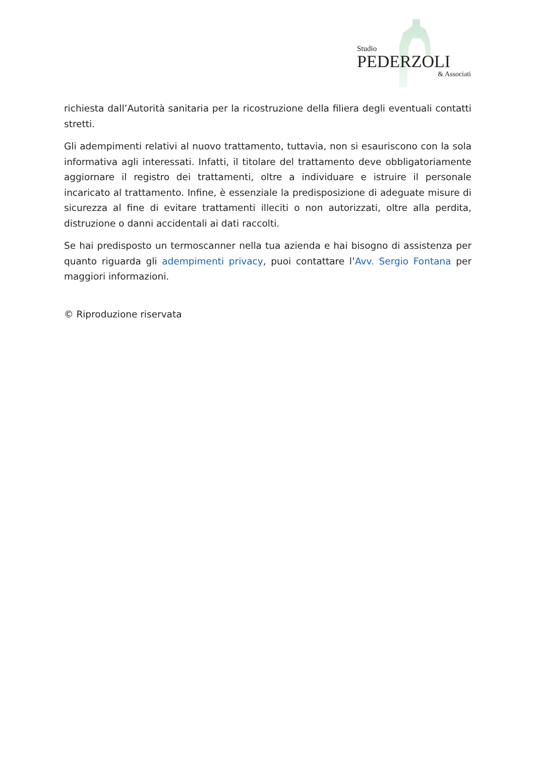Studio
PEDERZOLI
& Associati
richiesta dall’Autorità sanitaria per la ricostruzione della filiera degli eventuali contatti stretti.
Gli adempimenti relativi al nuovo trattamento, tuttavia, non si esauriscono con la sola informativa agli interessati. Infatti, il titolare del trattamento deve obbligatoriamente aggiornare il registro dei trattamenti, oltre a individuare e istruire il personale incaricato al trattamento. Infine, è essenziale la predisposizione di adeguate misure di sicurezza al fine di evitare trattamenti illeciti o non autorizzati, oltre alla perdita, distruzione o danni accidentali ai dati raccolti.
Se hai predisposto un termoscanner nella tua azienda e hai bisogno di assistenza per quanto riguarda gli adempimenti privacy, puoi contattare l’Avv. Sergio Fontana per maggiori informazioni.
© Riproduzione riservata